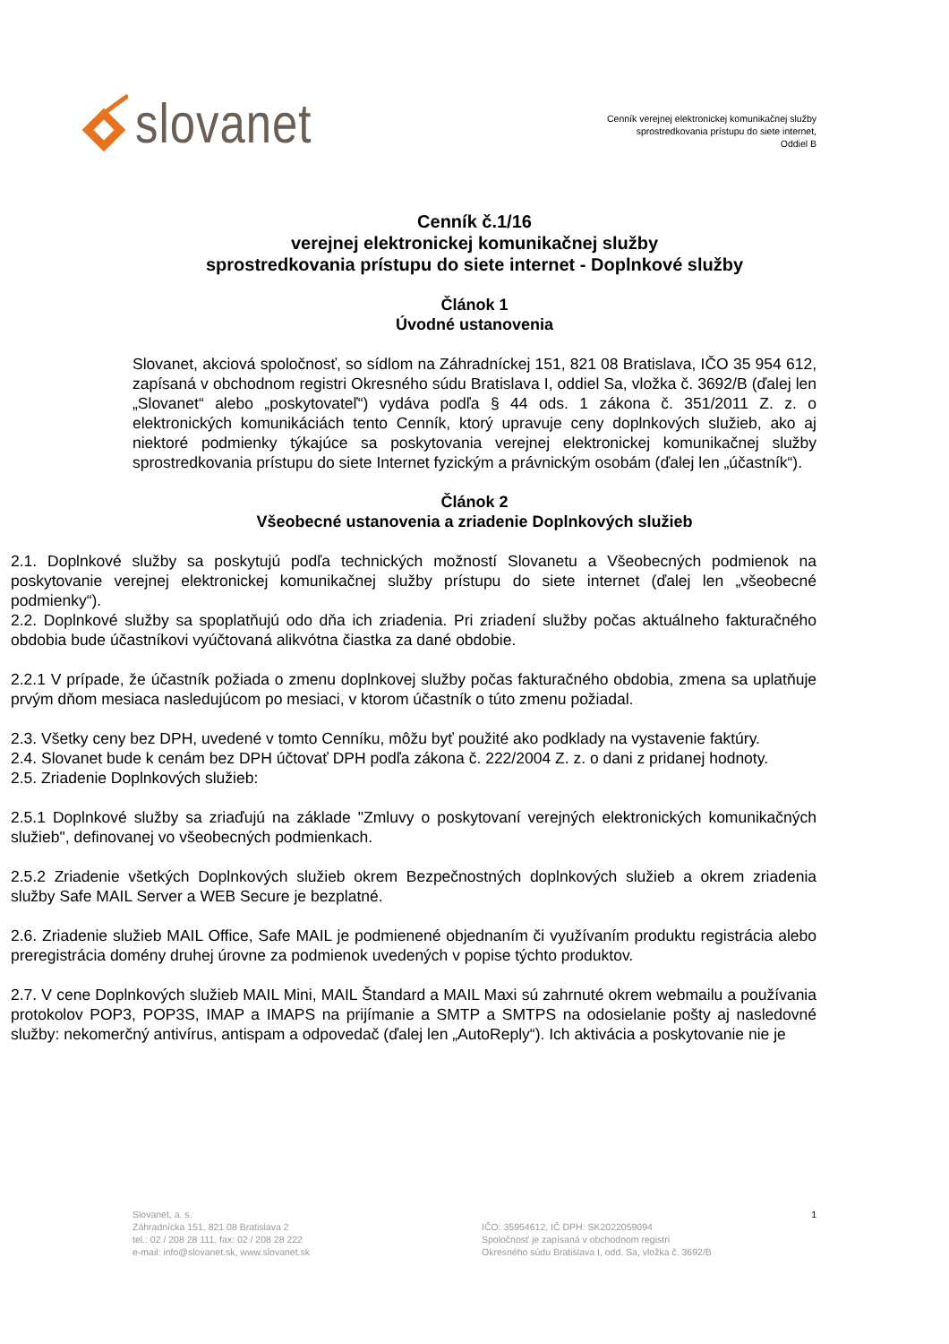slovanet
Cenník verejnej elektronickej komunikačnej služby
sprostredkovania prístupu do siete internet,
Oddiel B
Cenník č.1/16
verejnej elektronickej komunikačnej služby
sprostredkovania prístupu do siete internet - Doplnkové služby
Článok 1
Úvodné ustanovenia
Slovanet, akciová spoločnosť, so sídlom na Záhradníckej 151, 821 08 Bratislava, IČO 35 954 612, zapísaná v obchodnom registri Okresného súdu Bratislava I, oddiel Sa, vložka č. 3692/B (ďalej len „Slovanet“ alebo „poskytovateľ“) vydáva podľa § 44 ods. 1 zákona č. 351/2011 Z. z. o elektronických komunikáciách tento Cenník, ktorý upravuje ceny doplnkových služieb, ako aj niektoré podmienky týkajúce sa poskytovania verejnej elektronickej komunikačnej služby sprostredkovania prístupu do siete Internet fyzickým a právnickým osobám (ďalej len „účastník“).
Článok 2
Všeobecné ustanovenia a zriadenie Doplnkových služieb
2.1. Doplnkové služby sa poskytujú podľa technických možností Slovanetu a Všeobecných podmienok na poskytovanie verejnej elektronickej komunikačnej služby prístupu do siete internet (ďalej len „všeobecné podmienky“).
2.2. Doplnkové služby sa spoplatňujú odo dňa ich zriadenia. Pri zriadení služby počas aktuálneho fakturačného obdobia bude účastníkovi vyúčtovaná alikvótna čiastka za dané obdobie.
2.2.1 V prípade, že účastník požiada o zmenu doplnkovej služby počas fakturačného obdobia, zmena sa uplatňuje prvým dňom mesiaca nasledujúcom po mesiaci, v ktorom účastník o túto zmenu požiadal.
2.3. Všetky ceny bez DPH, uvedené v tomto Cenníku, môžu byť použité ako podklady na vystavenie faktúry.
2.4. Slovanet bude k cenám bez DPH účtovať DPH podľa zákona č. 222/2004 Z. z. o dani z pridanej hodnoty.
2.5. Zriadenie Doplnkových služieb:
2.5.1 Doplnkové služby sa zriaďujú na základe "Zmluvy o poskytovaní verejných elektronických komunikačných služieb", definovanej vo všeobecných podmienkach.
2.5.2 Zriadenie všetkých Doplnkových služieb okrem Bezpečnostných doplnkových služieb a okrem zriadenia služby Safe MAIL Server a WEB Secure je bezplatné.
2.6. Zriadenie služieb MAIL Office, Safe MAIL je podmienené objednaním či využívaním produktu registrácia alebo preregistrácia domény druhej úrovne za podmienok uvedených v popise týchto produktov.
2.7. V cene Doplnkových služieb MAIL Mini, MAIL Štandard a MAIL Maxi sú zahrnuté okrem webmailu a používania protokolov POP3, POP3S, IMAP a IMAPS na prijímanie a SMTP a SMTPS na odosielanie pošty aj nasledovné služby: nekomerčný antivírus, antispam a odpovedač (ďalej len „AutoReply“). Ich aktivácia a poskytovanie nie je
Slovanet, a. s.
Záhradnícka 151, 821 08 Bratislava 2
tel.: 02 / 208 28 111, fax: 02 / 208 28 222
e-mail: info@slovanet.sk, www.slovanet.sk
IČO: 35954612, IČ DPH: SK2022059094
Spoločnosť je zapísaná v obchodnom registri
Okresného súdu Bratislava I, odd. Sa, vložka č. 3692/B
1